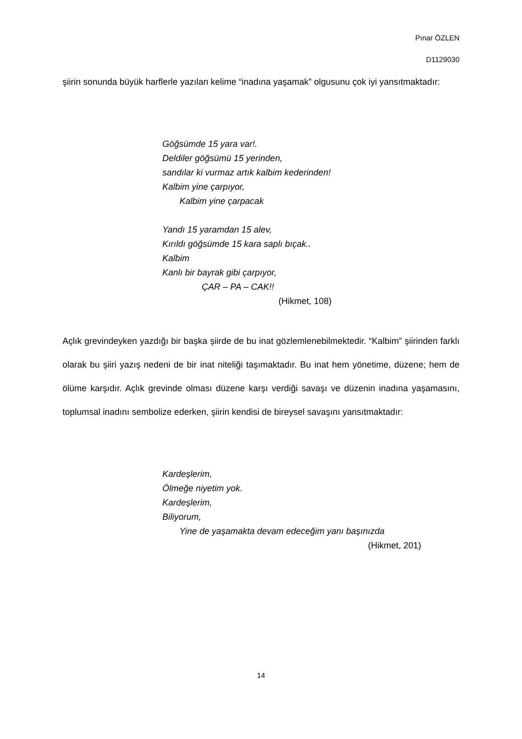Pınar ÖZLEN
D1129030
şiirin sonunda büyük harflerle yazılan kelime “inadına yaşamak” olgusunu çok iyi yansıtmaktadır:
Göğsümde 15 yara var!.
Deldiler göğsümü 15 yerinden,
sandılar ki vurmaz artık kalbim kederinden!
Kalbim yine çarpıyor,
Kalbim yine çarpacak
Yandı 15 yaramdan 15 alev,
Kırıldı göğsümde 15 kara saplı bıçak..
Kalbim
Kanlı bir bayrak gibi çarpıyor,
ÇAR – PA – CAK!!
(Hikmet, 108)
Açlık grevindeyken yazdığı bir başka şiirde de bu inat gözlemlenebilmektedir. “Kalbim” şiirinden farklı olarak bu şiiri yazış nedeni de bir inat niteliği taşımaktadır. Bu inat hem yönetime, düzene; hem de ölüme karşıdır. Açlık grevinde olması düzene karşı verdiği savaşı ve düzenin inadına yaşamasını, toplumsal inadını sembolize ederken, şiirin kendisi de bireysel savaşını yansıtmaktadır:
Kardeşlerim,
Ölmeğe niyetim yok.
Kardeşlerim,
Biliyorum,
Yine de yaşamakta devam edeceğim yanı başınızda
(Hikmet, 201)
14